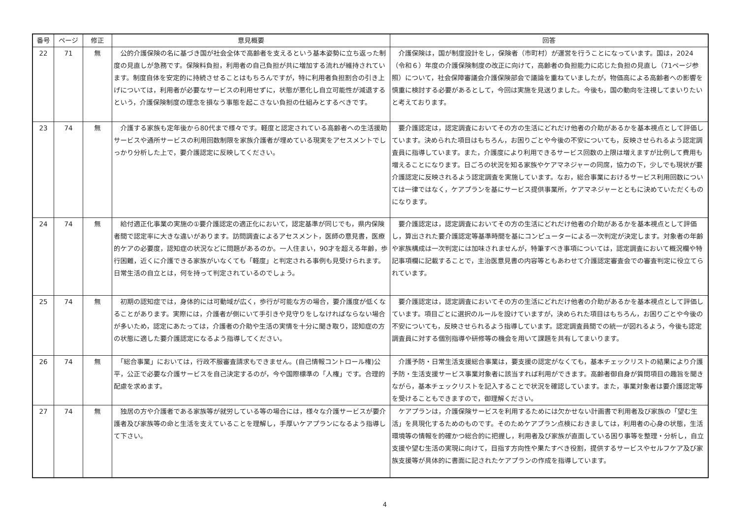| 番号 | ページ | 修正 | 意見概要 | 回答 |
| --- | --- | --- | --- | --- |
| 22 | 71 | 無 | 公的介護保険の名に基づき国が社会全体で高齢者を支えるという基本姿勢に立ち返った制度の見直しが急務です。保険料負担，利用者の自己負担が共に増加する流れが維持されています。制度自体を安定的に持続させることはもちろんですが，特に利用者負担割合の引き上げについては，利用者が必要なサービスの利用せずに，状態が悪化し自立可能性が減退するという，介護保険制度の理念を損なう事態を起こさない負担の仕組みとするべきです。 | 介護保険は，国が制度設計をし，保険者（市町村）が運営を行うことになっています。国は，2024（令和６）年度の介護保険制度の改正に向けて，高齢者の負担能力に応じた負担の見直し（71ページ参照）について，社会保障審議会介護保険部会で議論を重ねていましたが，物価高による高齢者への影響を慎重に検討する必要があるとして，今回は実施を見送りました。今後も，国の動向を注視してまいりたいと考えております。 |
| 23 | 74 | 無 | 介護する家族も定年後から80代まで様々です。軽度と認定されている高齢者への生活援助サービスや通所サービスの利用回数制限を家族介護者が埋めている現実をアセスメントでしっかり分析した上で，要介護認定に反映してください。 | 要介護認定は，認定調査においてその方の生活にどれだけ他者の介助があるかを基本視点として評価しています。決められた項目はもちろん，お困りごとや今後の不安についても，反映させられるよう認定調査員に指導しています。また，介護度により利用できるサービス回数の上限は増えますが比例して費用も増えることになります。日ごろの状況を知る家族やケアマネジャーの同席，協力の下，少しでも現状が要介護認定に反映されるよう認定調査を実施しています。なお，総合事業におけるサービス利用回数については一律ではなく，ケアプランを基にサービス提供事業所，ケアマネジャーとともに決めていただくものになります。 |
| 24 | 74 | 無 | 給付適正化事業の実施の①要介護認定の適正化において，認定基準が同じでも，県内保険者間で認定率に大きな違いがあります。訪問調査によるアセスメント，医師の意見書，医療的ケアの必要度，認知症の状況などに問題があるのか。一人住まい，90才を超える年齢，歩行困難，近くに介護できる家族がいなくても「軽度」と判定される事例も見受けられます。日常生活の自立とは，何を持って判定されているのでしょう。 | 要介護認定は，認定調査においてその方の生活にどれだけ他者の介助があるかを基本視点として評価し，算出された要介護認定等基準時間を基にコンピューターによる一次判定が決定します。対象者の年齢や家族構成は一次判定には加味されませんが，特筆すべき事項については，認定調査において概況欄や特記事項欄に記載することで，主治医意見書の内容等ともあわせて介護認定審査会での審査判定に役立てられています。 |
| 25 | 74 | 無 | 初期の認知症では，身体的には可動域が広く，歩行が可能な方の場合，要介護度が低くなることがあります。実際には，介護者が側にいて手引きや見守りをしなければならない場合が多いため，認定にあたっては，介護者の介助や生活の実情を十分に聞き取り，認知症の方の状態に適した要介護認定になるよう指導してください。 | 要介護認定は，認定調査においてその方の生活にどれだけ他者の介助があるかを基本視点として評価しています。項目ごとに選択のルールを設けていますが，決められた項目はもちろん，お困りごとや今後の不安についても，反映させられるよう指導しています。認定調査員間での統一が図れるよう，今後も認定調査員に対する個別指導や研修等の機会を用いて課題を共有してまいります。 |
| 26 | 74 | 無 | 「総合事業」においては，行政不服審査請求もできません。(自己情報コントロール権)公平，公正で必要な介護サービスを自己決定するのが，今や国際標準の「人権」です。合理的配慮を求めます。 | 介護予防・日常生活支援総合事業は，要支援の認定がなくても，基本チェックリストの結果により介護予防・生活支援サービス事業対象者に該当すれば利用ができます。高齢者御自身が質問項目の趣旨を聞きながら，基本チェックリストを記入することで状況を確認しています。また，事業対象者は要介護認定等を受けることもできますので，御理解ください。 |
| 27 | 74 | 無 | 独居の方や介護者である家族等が就労している等の場合には，様々な介護サービスが要介護者及び家族等の命と生活を支えていることを理解し，手厚いケアプランになるよう指導して下さい。 | ケアプランは，介護保険サービスを利用するためには欠かせない計画書で利用者及び家族の「望む生活」を具現化するためのものです。そのためケアプラン点検におきましては，利用者の心身の状態，生活環境等の情報を的確かつ総合的に把握し，利用者及び家族が直面している困り事等を整理・分析し，自立支援や望む生活の実現に向けて，目指す方向性や果たすべき役割，提供するサービスやセルフケア及び家族支援等が具体的に書面に記されたケアプランの作成を指導しています。 |
4